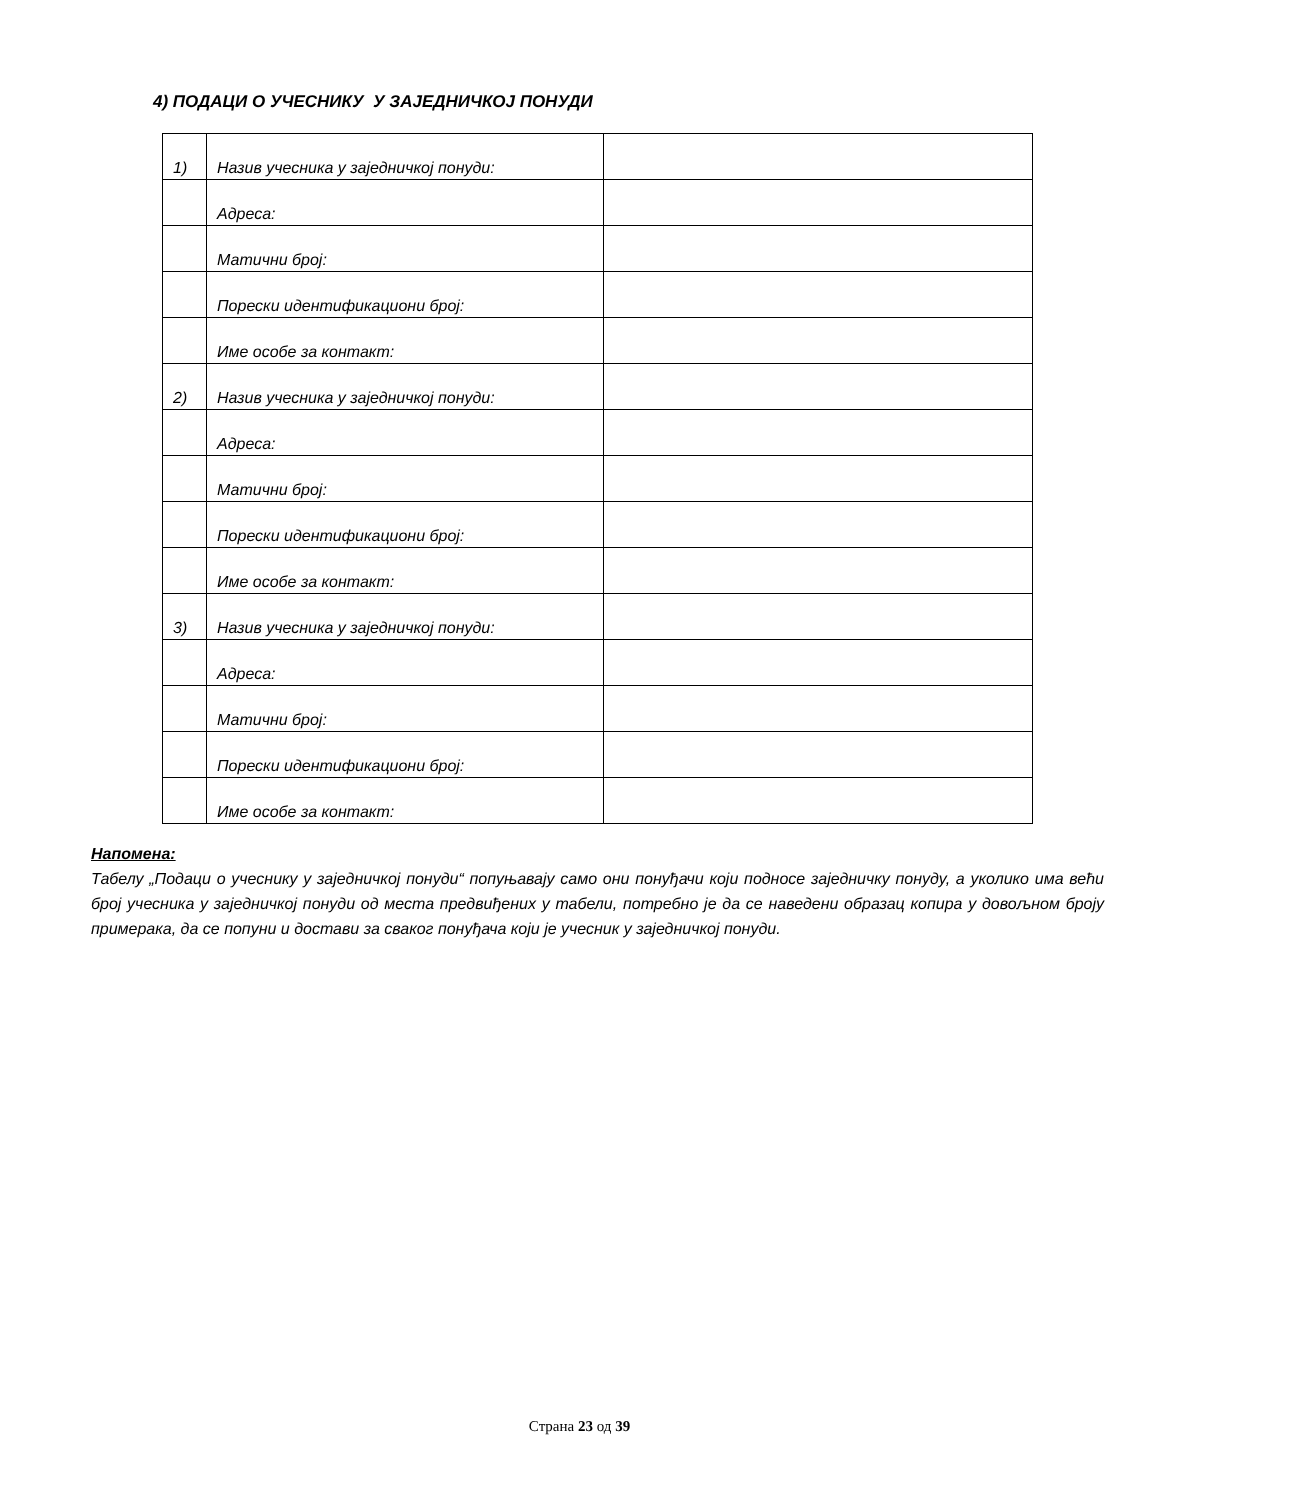4) ПОДАЦИ О УЧЕСНИКУ У ЗАЈЕДНИЧКОЈ ПОНУДИ
| 1) | Назив учесника у заједничкој понуди: | |
| | Адреса: | |
| | Матични број: | |
| | Порески идентификациони број: | |
| | Име особе за контакт: | |
| 2) | Назив учесника у заједничкој понуди: | |
| | Адреса: | |
| | Матични број: | |
| | Порески идентификациони број: | |
| | Име особе за контакт: | |
| 3) | Назив учесника у заједничкој понуди: | |
| | Адреса: | |
| | Матични број: | |
| | Порески идентификациони број: | |
| | Име особе за контакт: | |
Напомена:
Табелу „Подаци о учеснику у заједничкој понуди“ попуњавају само они понуђачи који подносе заједничку понуду, а уколико има већи број учесника у заједничкој понуди од места предвиђених у табели, потребно је да се наведени образац копира у довољном броју примерака, да се попуни и достави за сваког понуђача који је учесник у заједничкој понуди.
Страна 23 од 39